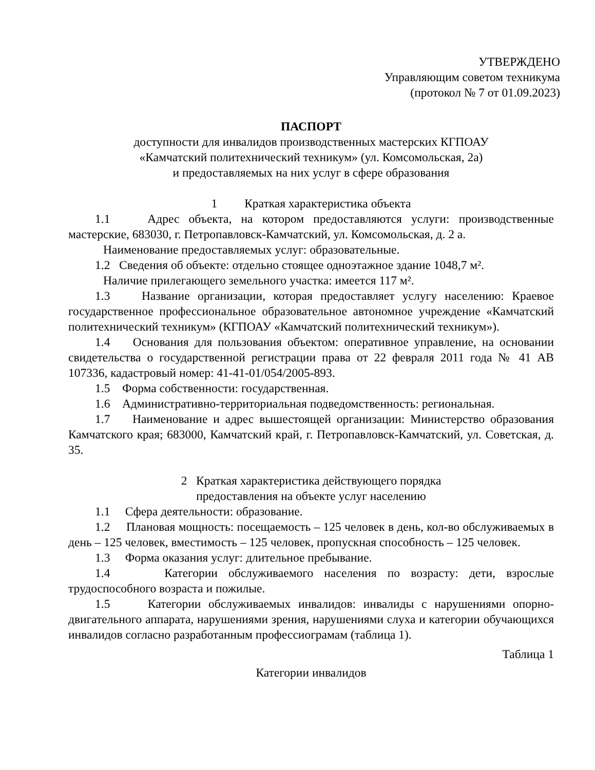УТВЕРЖДЕНО
Управляющим советом техникума
(протокол № 7 от 01.09.2023)
ПАСПОРТ
доступности для инвалидов производственных мастерских КГПОАУ
«Камчатский политехнический техникум» (ул. Комсомольская, 2а)
и предоставляемых на них услуг в сфере образования
1 Краткая характеристика объекта
1.1 Адрес объекта, на котором предоставляются услуги: производственные мастерские, 683030, г. Петропавловск-Камчатский, ул. Комсомольская, д. 2 а.
Наименование предоставляемых услуг: образовательные.
1.2 Сведения об объекте: отдельно стоящее одноэтажное здание 1048,7 м².
Наличие прилегающего земельного участка: имеется 117 м².
1.3 Название организации, которая предоставляет услугу населению: Краевое государственное профессиональное образовательное автономное учреждение «Камчатский политехнический техникум» (КГПОАУ «Камчатский политехнический техникум»).
1.4 Основания для пользования объектом: оперативное управление, на основании свидетельства о государственной регистрации права от 22 февраля 2011 года № 41 АВ 107336, кадастровый номер: 41-41-01/054/2005-893.
1.5 Форма собственности: государственная.
1.6 Административно-территориальная подведомственность: региональная.
1.7 Наименование и адрес вышестоящей организации: Министерство образования Камчатского края; 683000, Камчатский край, г. Петропавловск-Камчатский, ул. Советская, д. 35.
2 Краткая характеристика действующего порядка
предоставления на объекте услуг населению
1.1 Сфера деятельности: образование.
1.2 Плановая мощность: посещаемость – 125 человек в день, кол-во обслуживаемых в день – 125 человек, вместимость – 125 человек, пропускная способность – 125 человек.
1.3 Форма оказания услуг: длительное пребывание.
1.4 Категории обслуживаемого населения по возрасту: дети, взрослые трудоспособного возраста и пожилые.
1.5 Категории обслуживаемых инвалидов: инвалиды с нарушениями опорно-двигательного аппарата, нарушениями зрения, нарушениями слуха и категории обучающихся инвалидов согласно разработанным профессиограмам (таблица 1).
Таблица 1
Категории инвалидов